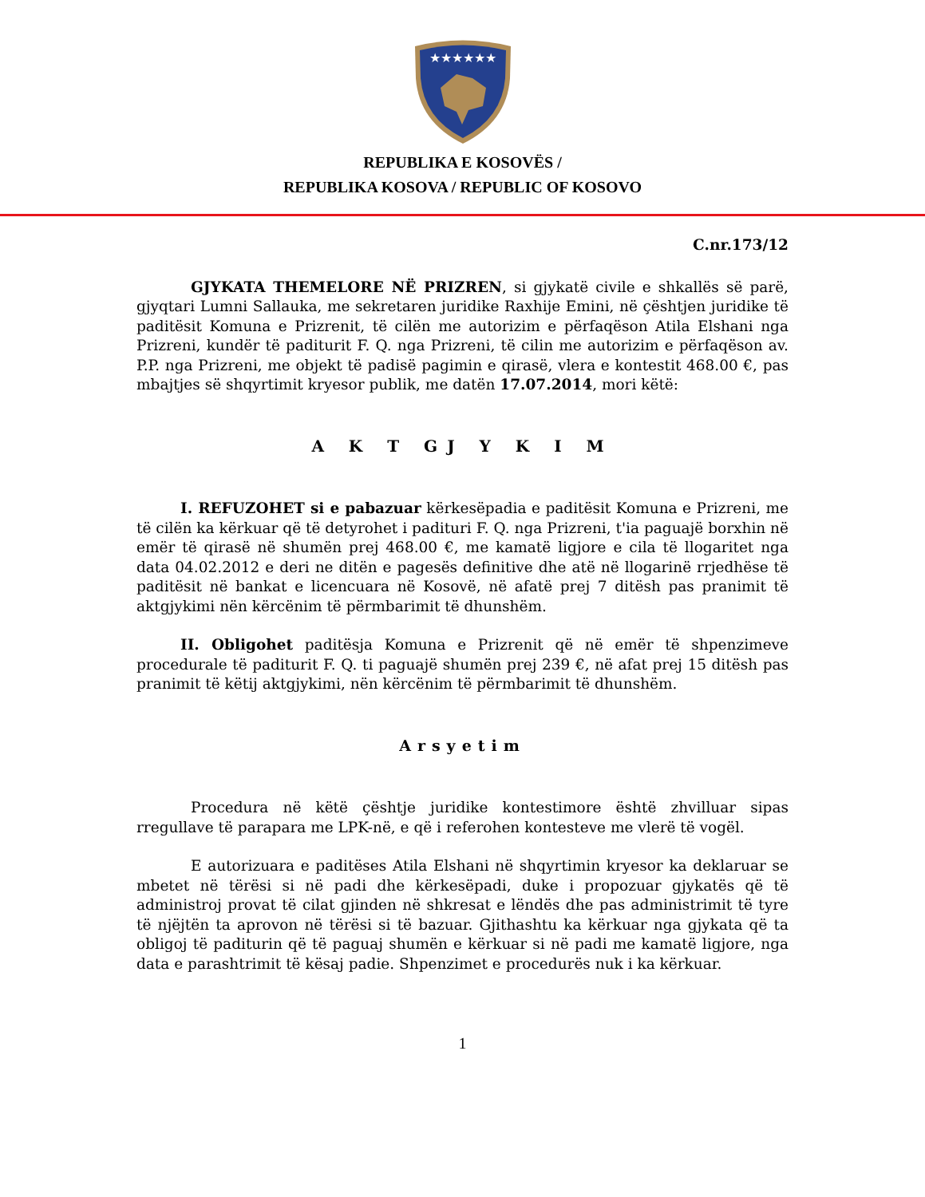★★★★★★
REPUBLIKA E KOSOVËS /
REPUBLIKA KOSOVA / REPUBLIC OF KOSOVO
C.nr.173/12
GJYKATA THEMELORE NË PRIZREN, si gjykatë civile e shkallës së parë, gjyqtari Lumni Sallauka, me sekretaren juridike Raxhije Emini, në çështjen juridike të paditësit Komuna e Prizrenit, të cilën me autorizim e përfaqëson Atila Elshani nga Prizreni, kundër të paditurit F. Q. nga Prizreni, të cilin me autorizim e përfaqëson av. P.P. nga Prizreni, me objekt të padisë pagimin e qirasë, vlera e kontestit 468.00 €, pas mbajtjes së shqyrtimit kryesor publik, me datën 17.07.2014, mori këtë:
A K T GJ Y K I M
I. REFUZOHET si e pabazuar kërkesëpadia e paditësit Komuna e Prizreni, me të cilën ka kërkuar që të detyrohet i padituri F. Q. nga Prizreni, t'ia paguajë borxhin në emër të qirasë në shumën prej 468.00 €, me kamatë ligjore e cila të llogaritet nga data 04.02.2012 e deri ne ditën e pagesës definitive dhe atë në llogarinë rrjedhëse të paditësit në bankat e licencuara në Kosovë, në afatë prej 7 ditësh pas pranimit të aktgjykimi nën kërcënim të përmbarimit të dhunshëm.
II. Obligohet paditësja Komuna e Prizrenit që në emër të shpenzimeve procedurale të paditurit F. Q. ti paguajë shumën prej 239 €, në afat prej 15 ditësh pas pranimit të këtij aktgjykimi, nën kërcënim të përmbarimit të dhunshëm.
Arsyetim
Procedura në këtë çështje juridike kontestimore është zhvilluar sipas rregullave të parapara me LPK-në, e që i referohen kontesteve me vlerë të vogël.
E autorizuara e paditëses Atila Elshani në shqyrtimin kryesor ka deklaruar se mbetet në tërësi si në padi dhe kërkesëpadi, duke i propozuar gjykatës që të administroj provat të cilat gjinden në shkresat e lëndës dhe pas administrimit të tyre të njëjtën ta aprovon në tërësi si të bazuar. Gjithashtu ka kërkuar nga gjykata që ta obligoj të paditurin që të paguaj shumën e kërkuar si në padi me kamatë ligjore, nga data e parashtrimit të kësaj padie. Shpenzimet e procedurës nuk i ka kërkuar.
1